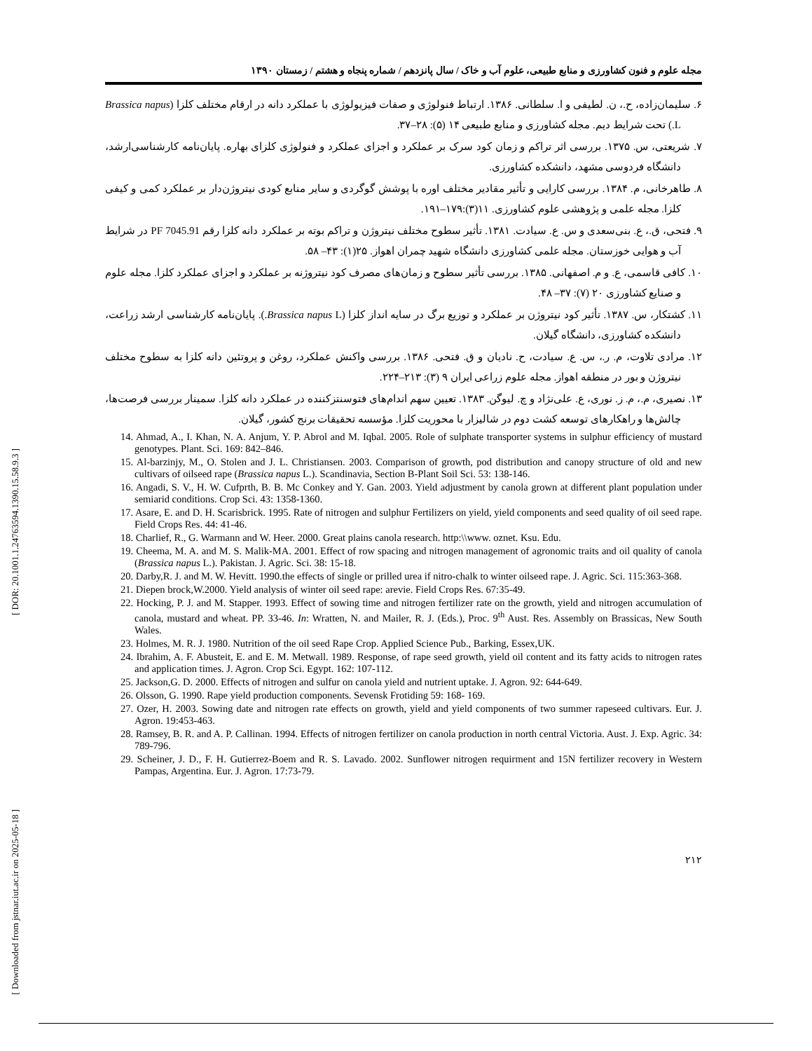[ DOR: 20.1001.1.24763594.1390.15.58.9.3 ]
[ Downloaded from jstnar.iut.ac.ir on 2025-05-18 ]
مجله علوم و فنون کشاورزی و منابع طبیعی، علوم آب و خاک / سال پانزدهم / شماره پنجاه و هشتم / زمستان ۱۳۹۰
۶. سلیمان‌زاده، ح.، ن. لطیفی و ا. سلطانی. ۱۳۸۶. ارتباط فنولوژی و صفات فیزیولوژی با عملکرد دانه در ارقام مختلف کلزا (Brassica napus L.) تحت شرایط دیم. مجله کشاورزی و منابع طبیعی ۱۴ (۵): ۲۸–۳۷.
۷. شریعتی، س. ۱۳۷۵. بررسی اثر تراکم و زمان کود سرک بر عملکرد و اجزای عملکرد و فنولوژی کلزای بهاره. پایان‌نامه کارشناسی‌ارشد، دانشگاه فردوسی مشهد، دانشکده کشاورزی.
۸. طاهرخانی، م. ۱۳۸۴. بررسی کارایی و تأثیر مقادیر مختلف اوره با پوشش گوگردی و سایر منابع کودی نیتروژن‌دار بر عملکرد کمی و کیفی کلزا. مجله علمی و پژوهشی علوم کشاورزی. ۱۱(۳):۱۷۹–۱۹۱.
۹. فتحی، ق.، ع. بنی‌سعدی و س. ع. سیادت. ۱۳۸۱. تأثیر سطوح مختلف نیتروژن و تراکم بوته بر عملکرد دانه کلزا رقم PF 7045.91 در شرایط آب و هوایی خوزستان. مجله علمی کشاورزی دانشگاه شهید چمران اهواز. ۲۵(۱): ۴۳– ۵۸.
۱۰. کافی قاسمی، ع. و م. اصفهانی. ۱۳۸۵. بررسی تأثیر سطوح و زمان‌های مصرف کود نیتروژنه بر عملکرد و اجزای عملکرد کلزا. مجله علوم و صنایع کشاورزی ۲۰ (۷): ۳۷– ۴۸.
۱۱. کشتکار، س. ۱۳۸۷. تأثیر کود نیتروژن بر عملکرد و توزیع برگ در سایه انداز کلزا (Brassica napus L.). پایان‌نامه کارشناسی ارشد زراعت، دانشکده کشاورزی، دانشگاه گیلان.
۱۲. مرادی تلاوت، م. ر.، س. ع. سیادت، ح. نادیان و ق. فتحی. ۱۳۸۶. بررسی واکنش عملکرد، روغن و پروتئین دانه کلزا به سطوح مختلف نیتروژن و بور در منطقه اهواز. مجله علوم زراعی ایران ۹ (۳): ۲۱۳–۲۲۴.
۱۳. نصیری، م.، م. ز. نوری، ع. علی‌نژاد و چ. لیوگن. ۱۳۸۳. تعیین سهم اندام‌های فتوسنتزکننده در عملکرد دانه کلزا. سمینار بررسی فرصت‌ها، چالش‌ها و راهکارهای توسعه کشت دوم در شالیزار با محوریت کلزا. مؤسسه تحقیقات برنج کشور، گیلان.
14. Ahmad, A., I. Khan, N. A. Anjum, Y. P. Abrol and M. Iqbal. 2005. Role of sulphate transporter systems in sulphur efficiency of mustard genotypes. Plant. Sci. 169: 842–846.
15. Al-barzinjy, M., O. Stolen and J. L. Christiansen. 2003. Comparison of growth, pod distribution and canopy structure of old and new cultivars of oilseed rape (Brassica napus L.). Scandinavia, Section B-Plant Soil Sci. 53: 138-146.
16. Angadi, S. V., H. W. Cufprth, B. B. Mc Conkey and Y. Gan. 2003. Yield adjustment by canola grown at different plant population under semiarid conditions. Crop Sci. 43: 1358-1360.
17. Asare, E. and D. H. Scarisbrick. 1995. Rate of nitrogen and sulphur Fertilizers on yield, yield components and seed quality of oil seed rape. Field Crops Res. 44: 41-46.
18. Charlief, R., G. Warmann and W. Heer. 2000. Great plains canola research. http:\\www. oznet. Ksu. Edu.
19. Cheema, M. A. and M. S. Malik-MA. 2001. Effect of row spacing and nitrogen management of agronomic traits and oil quality of canola (Brassica napus L.). Pakistan. J. Agric. Sci. 38: 15-18.
20. Darby,R. J. and M. W. Hevitt. 1990.the effects of single or prilled urea if nitro-chalk to winter oilseed rape. J. Agric. Sci. 115:363-368.
21. Diepen brock,W.2000. Yield analysis of winter oil seed rape: arevie. Field Crops Res. 67:35-49.
22. Hocking, P. J. and M. Stapper. 1993. Effect of sowing time and nitrogen fertilizer rate on the growth, yield and nitrogen accumulation of canola, mustard and wheat. PP. 33-46. In: Wratten, N. and Mailer, R. J. (Eds.), Proc. 9<sup>th</sup> Aust. Res. Assembly on Brassicas, New South Wales.
23. Holmes, M. R. J. 1980. Nutrition of the oil seed Rape Crop. Applied Science Pub., Barking, Essex,UK.
24. Ibrahim, A. F. Abusteit, E. and E. M. Metwall. 1989. Response, of rape seed growth, yield oil content and its fatty acids to nitrogen rates and application times. J. Agron. Crop Sci. Egypt. 162: 107-112.
25. Jackson,G. D. 2000. Effects of nitrogen and sulfur on canola yield and nutrient uptake. J. Agron. 92: 644-649.
26. Olsson, G. 1990. Rape yield production components. Sevensk Frotiding 59: 168- 169.
27. Ozer, H. 2003. Sowing date and nitrogen rate effects on growth, yield and yield components of two summer rapeseed cultivars. Eur. J. Agron. 19:453-463.
28. Ramsey, B. R. and A. P. Callinan. 1994. Effects of nitrogen fertilizer on canola production in north central Victoria. Aust. J. Exp. Agric. 34: 789-796.
29. Scheiner, J. D., F. H. Gutierrez-Boem and R. S. Lavado. 2002. Sunflower nitrogen requirment and 15N fertilizer recovery in Western Pampas, Argentina. Eur. J. Agron. 17:73-79.
۲۱۲